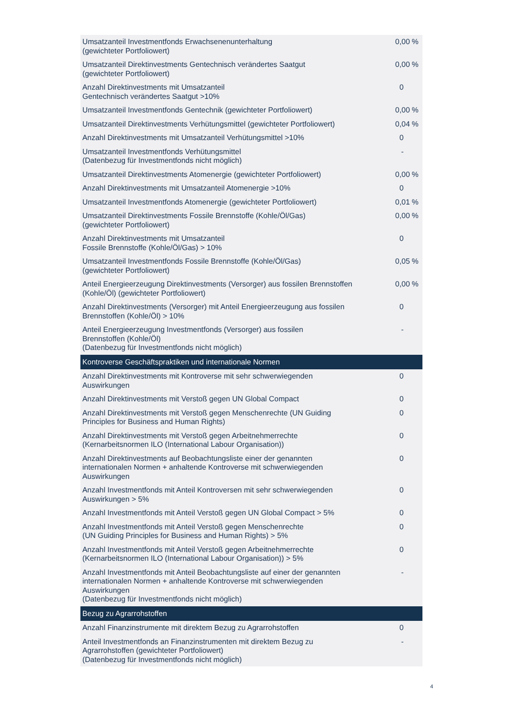| Umsatzanteil Investmentfonds Erwachsenenunterhaltung (gewichteter Portfoliowert) | 0,00 | % |
| Umsatzanteil Direktinvestments Gentechnisch verändertes Saatgut (gewichteter Portfoliowert) | 0,00 | % |
| Anzahl Direktinvestments mit Umsatzanteil Gentechnisch verändertes Saatgut >10% | 0 | |
| Umsatzanteil Investmentfonds Gentechnik (gewichteter Portfoliowert) | 0,00 | % |
| Umsatzanteil Direktinvestments Verhütungsmittel (gewichteter Portfoliowert) | 0,04 | % |
| Anzahl Direktinvestments mit Umsatzanteil Verhütungsmittel >10% | 0 | |
| Umsatzanteil Investmentfonds Verhütungsmittel (Datenbezug für Investmentfonds nicht möglich) | - | |
| Umsatzanteil Direktinvestments Atomenergie (gewichteter Portfoliowert) | 0,00 | % |
| Anzahl Direktinvestments mit Umsatzanteil Atomenergie >10% | 0 | |
| Umsatzanteil Investmentfonds Atomenergie (gewichteter Portfoliowert) | 0,01 | % |
| Umsatzanteil Direktinvestments Fossile Brennstoffe (Kohle/Öl/Gas) (gewichteter Portfoliowert) | 0,00 | % |
| Anzahl Direktinvestments mit Umsatzanteil Fossile Brennstoffe (Kohle/Öl/Gas) > 10% | 0 | |
| Umsatzanteil Investmentfonds Fossile Brennstoffe (Kohle/Öl/Gas) (gewichteter Portfoliowert) | 0,05 | % |
| Anteil Energieerzeugung Direktinvestments (Versorger) aus fossilen Brennstoffen (Kohle/Öl) (gewichteter Portfoliowert) | 0,00 | % |
| Anzahl Direktinvestments (Versorger) mit Anteil Energieerzeugung aus fossilen Brennstoffen (Kohle/Öl) > 10% | 0 | |
| Anteil Energieerzeugung Investmentfonds (Versorger) aus fossilen Brennstoffen (Kohle/Öl) (Datenbezug für Investmentfonds nicht möglich) | - | |
| Kontroverse Geschäftspraktiken und internationale Normen | | |
| Anzahl Direktinvestments mit Kontroverse mit sehr schwerwiegenden Auswirkungen | 0 | |
| Anzahl Direktinvestments mit Verstoß gegen UN Global Compact | 0 | |
| Anzahl Direktinvestments mit Verstoß gegen Menschenrechte (UN Guiding Principles for Business and Human Rights) | 0 | |
| Anzahl Direktinvestments mit Verstoß gegen Arbeitnehmerrechte (Kernarbeitsnormen ILO (International Labour Organisation)) | 0 | |
| Anzahl Direktinvestments auf Beobachtungsliste einer der genannten internationalen Normen + anhaltende Kontroverse mit schwerwiegenden Auswirkungen | 0 | |
| Anzahl Investmentfonds mit Anteil Kontroversen mit sehr schwerwiegenden Auswirkungen > 5% | 0 | |
| Anzahl Investmentfonds mit Anteil Verstoß gegen UN Global Compact > 5% | 0 | |
| Anzahl Investmentfonds mit Anteil Verstoß gegen Menschenrechte (UN Guiding Principles for Business and Human Rights) > 5% | 0 | |
| Anzahl Investmentfonds mit Anteil Verstoß gegen Arbeitnehmerrechte (Kernarbeitsnormen ILO (International Labour Organisation)) > 5% | 0 | |
| Anzahl Investmentfonds mit Anteil Beobachtungsliste auf einer der genannten internationalen Normen + anhaltende Kontroverse mit schwerwiegenden Auswirkungen (Datenbezug für Investmentfonds nicht möglich) | - | |
| Bezug zu Agrarrohstoffen | | |
| Anzahl Finanzinstrumente mit direktem Bezug zu Agrarrohstoffen | 0 | |
| Anteil Investmentfonds an Finanzinstrumenten mit direktem Bezug zu Agrarrohstoffen (gewichteter Portfoliowert) (Datenbezug für Investmentfonds nicht möglich) | - | |
4